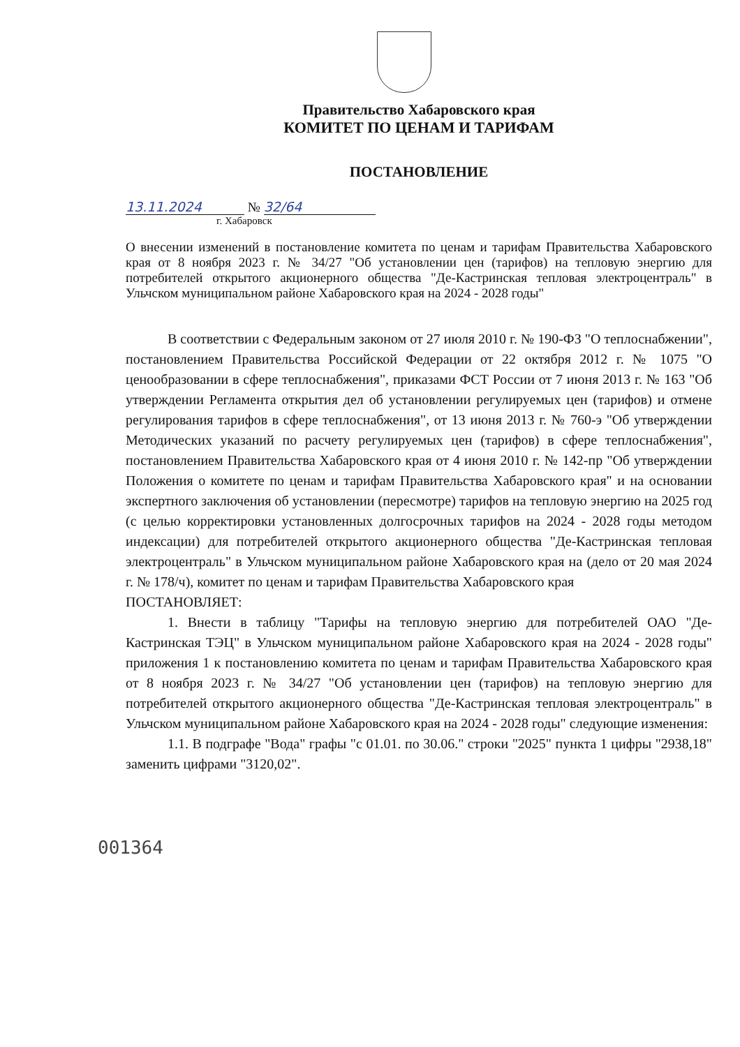Правительство Хабаровского края
КОМИТЕТ ПО ЦЕНАМ И ТАРИФАМ
ПОСТАНОВЛЕНИЕ
13.11.2024 № 32/64
г. Хабаровск
О внесении изменений в постановление комитета по ценам и тарифам Правительства Хабаровского края от 8 ноября 2023 г. № 34/27 "Об установлении цен (тарифов) на тепловую энергию для потребителей открытого акционерного общества "Де-Кастринская тепловая электроцентраль" в Ульчском муниципальном районе Хабаровского края на 2024 - 2028 годы"
В соответствии с Федеральным законом от 27 июля 2010 г. № 190-ФЗ "О теплоснабжении", постановлением Правительства Российской Федерации от 22 октября 2012 г. № 1075 "О ценообразовании в сфере теплоснабжения", приказами ФСТ России от 7 июня 2013 г. № 163 "Об утверждении Регламента открытия дел об установлении регулируемых цен (тарифов) и отмене регулирования тарифов в сфере теплоснабжения", от 13 июня 2013 г. № 760-э "Об утверждении Методических указаний по расчету регулируемых цен (тарифов) в сфере теплоснабжения", постановлением Правительства Хабаровского края от 4 июня 2010 г. № 142-пр "Об утверждении Положения о комитете по ценам и тарифам Правительства Хабаровского края" и на основании экспертного заключения об установлении (пересмотре) тарифов на тепловую энергию на 2025 год (с целью корректировки установленных долгосрочных тарифов на 2024 - 2028 годы методом индексации) для потребителей открытого акционерного общества "Де-Кастринская тепловая электроцентраль" в Ульчском муниципальном районе Хабаровского края на (дело от 20 мая 2024 г. № 178/ч), комитет по ценам и тарифам Правительства Хабаровского края
ПОСТАНОВЛЯЕТ:
1. Внести в таблицу "Тарифы на тепловую энергию для потребителей ОАО "Де-Кастринская ТЭЦ" в Ульчском муниципальном районе Хабаровского края на 2024 - 2028 годы" приложения 1 к постановлению комитета по ценам и тарифам Правительства Хабаровского края от 8 ноября 2023 г. № 34/27 "Об установлении цен (тарифов) на тепловую энергию для потребителей открытого акционерного общества "Де-Кастринская тепловая электроцентраль" в Ульчском муниципальном районе Хабаровского края на 2024 - 2028 годы" следующие изменения:
1.1. В подграфе "Вода" графы "с 01.01. по 30.06." строки "2025" пункта 1 цифры "2938,18" заменить цифрами "3120,02".
001364